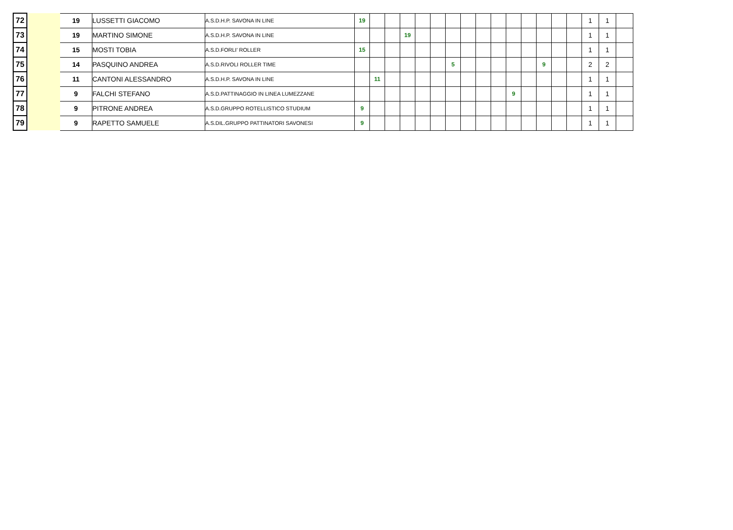| 72 | | | 19 | LUSSETTI GIACOMO | A.S.D.H.P. SAVONA IN LINE | 19 | | | | | | | | | | | | | | | 1 | 1 | |
| 73 | | | 19 | MARTINO SIMONE | A.S.D.H.P. SAVONA IN LINE | | | | 19 | | | | | | | | | | | | 1 | 1 | |
| 74 | | | 15 | MOSTI TOBIA | A.S.D.FORLI' ROLLER | 15 | | | | | | | | | | | | | | | 1 | 1 | |
| 75 | | | 14 | PASQUINO ANDREA | A.S.D.RIVOLI ROLLER TIME | | | | | | | 5 | | | | | | 9 | | | 2 | 2 | |
| 76 | | | 11 | CANTONI ALESSANDRO | A.S.D.H.P. SAVONA IN LINE | | 11 | | | | | | | | | | | | | | 1 | 1 | |
| 77 | | | 9 | FALCHI STEFANO | A.S.D.PATTINAGGIO IN LINEA LUMEZZANE | | | | | | | | | | | 9 | | | | | 1 | 1 | |
| 78 | | | 9 | PITRONE ANDREA | A.S.D.GRUPPO ROTELLISTICO STUDIUM | 9 | | | | | | | | | | | | | | | 1 | 1 | |
| 79 | | | 9 | RAPETTO SAMUELE | A.S.DIL.GRUPPO PATTINATORI SAVONESI | 9 | | | | | | | | | | | | | | | 1 | 1 | |